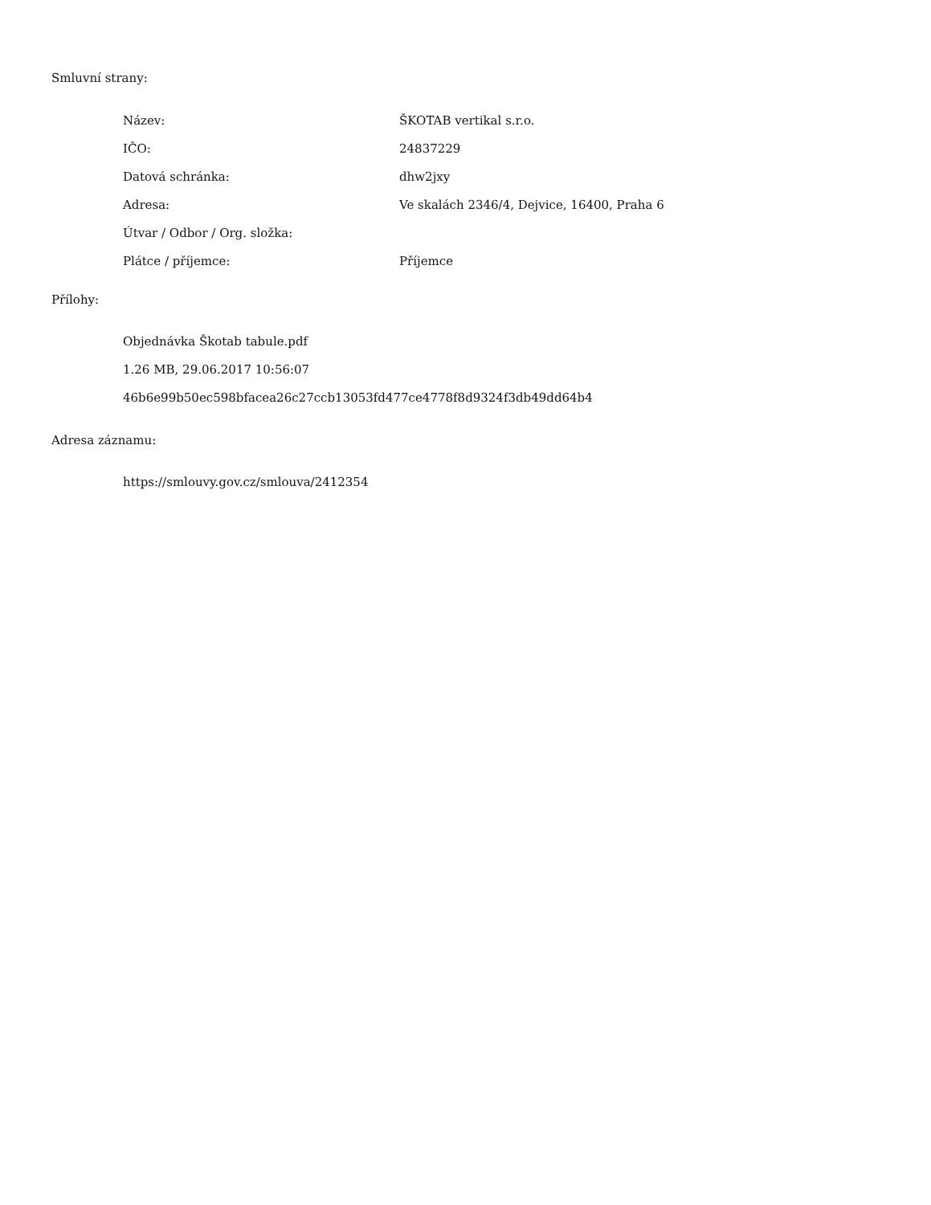Smluvní strany:
| Název: | ŠKOTAB vertikal s.r.o. |
| IČO: | 24837229 |
| Datová schránka: | dhw2jxy |
| Adresa: | Ve skalách 2346/4, Dejvice, 16400, Praha 6 |
| Útvar / Odbor / Org. složka: | |
| Plátce / příjemce: | Příjemce |
Přílohy:
Objednávka Škotab tabule.pdf
1.26 MB, 29.06.2017 10:56:07
46b6e99b50ec598bfacea26c27ccb13053fd477ce4778f8d9324f3db49dd64b4
Adresa záznamu:
https://smlouvy.gov.cz/smlouva/2412354